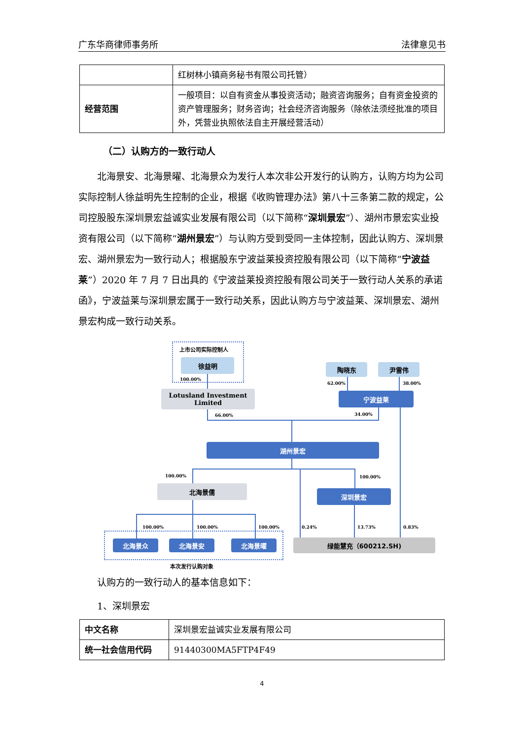广东华商律师事务所 法律意见书
| | 红树林小镇商务秘书有限公司托管） |
| 经营范围 | 一般项目：以自有资金从事投资活动；融资咨询服务；自有资金投资的资产管理服务；财务咨询；社会经济咨询服务（除依法须经批准的项目外，凭营业执照依法自主开展经营活动） |
（二）认购方的一致行动人
北海景安、北海景曜、北海景众为发行人本次非公开发行的认购方，认购方均为公司实际控制人徐益明先生控制的企业，根据《收购管理办法》第八十三条第二款的规定，公司控股股东深圳景宏益诚实业发展有限公司（以下简称“深圳景宏”）、湖州市景宏实业投资有限公司（以下简称“湖州景宏”）与认购方受到受同一主体控制，因此认购方、深圳景宏、湖州景宏为一致行动人；根据股东宁波益莱投资控股有限公司（以下简称“宁波益莱”）2020 年 7 月 7 日出具的《宁波益莱投资控股有限公司关于一致行动人关系的承诺函》，宁波益莱与深圳景宏属于一致行动关系，因此认购方与宁波益莱、深圳景宏、湖州景宏构成一致行动关系。
上市公司实际控制人
徐益明
100.00%
Lotusland Investment Limited
陶晓东 尹雷伟
62.00% 38.00%
宁波益莱
66.00% 34.00%
湖州景宏
100.00% 100.00%
北海景儒
深圳景宏
100.00% 100.00% 100.00% 0.24% 13.73% 0.83%
北海景众 北海景安 北海景曜 绿能慧充（600212.SH)
本次发行认购对象
认购方的一致行动人的基本信息如下：
1、深圳景宏
| 中文名称 | 深圳景宏益诚实业发展有限公司 |
| 统一社会信用代码 | 91440300MA5FTP4F49 |
4